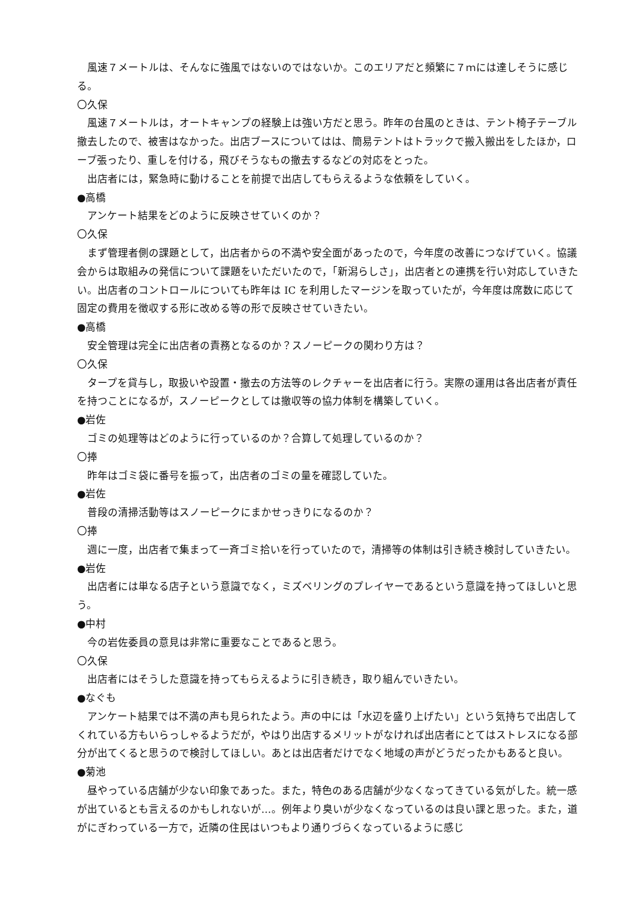風速７メートルは、そんなに強風ではないのではないか。このエリアだと頻繁に７ｍには達しそうに感じる。
〇久保
風速７メートルは，オートキャンプの経験上は強い方だと思う。昨年の台風のときは、テント椅子テーブル撤去したので、被害はなかった。出店ブースについてはは、簡易テントはトラックで搬入搬出をしたほか，ロープ張ったり、重しを付ける，飛びそうなもの撤去するなどの対応をとった。
出店者には，緊急時に動けることを前提で出店してもらえるような依頼をしていく。
●高橋
アンケート結果をどのように反映させていくのか？
〇久保
まず管理者側の課題として，出店者からの不満や安全面があったので，今年度の改善につなげていく。協議会からは取組みの発信について課題をいただいたので，「新潟らしさ」，出店者との連携を行い対応していきたい。出店者のコントロールについても昨年は IC を利用したマージンを取っていたが，今年度は席数に応じて固定の費用を徴収する形に改める等の形で反映させていきたい。
●高橋
安全管理は完全に出店者の責務となるのか？スノーピークの関わり方は？
〇久保
タープを貸与し，取扱いや設置・撤去の方法等のレクチャーを出店者に行う。実際の運用は各出店者が責任を持つことになるが，スノーピークとしては撤収等の協力体制を構築していく。
●岩佐
ゴミの処理等はどのように行っているのか？合算して処理しているのか？
〇捧
昨年はゴミ袋に番号を振って，出店者のゴミの量を確認していた。
●岩佐
普段の清掃活動等はスノーピークにまかせっきりになるのか？
〇捧
週に一度，出店者で集まって一斉ゴミ拾いを行っていたので，清掃等の体制は引き続き検討していきたい。
●岩佐
出店者には単なる店子という意識でなく，ミズベリングのプレイヤーであるという意識を持ってほしいと思う。
●中村
今の岩佐委員の意見は非常に重要なことであると思う。
〇久保
出店者にはそうした意識を持ってもらえるように引き続き，取り組んでいきたい。
●なぐも
アンケート結果では不満の声も見られたよう。声の中には「水辺を盛り上げたい」という気持ちで出店してくれている方もいらっしゃるようだが，やはり出店するメリットがなければ出店者にとてはストレスになる部分が出てくると思うので検討してほしい。あとは出店者だけでなく地域の声がどうだったかもあると良い。
●菊池
昼やっている店舗が少ない印象であった。また，特色のある店舗が少なくなってきている気がした。統一感が出ているとも言えるのかもしれないが…。例年より臭いが少なくなっているのは良い課と思った。また，道がにぎわっている一方で，近隣の住民はいつもより通りづらくなっているように感じ